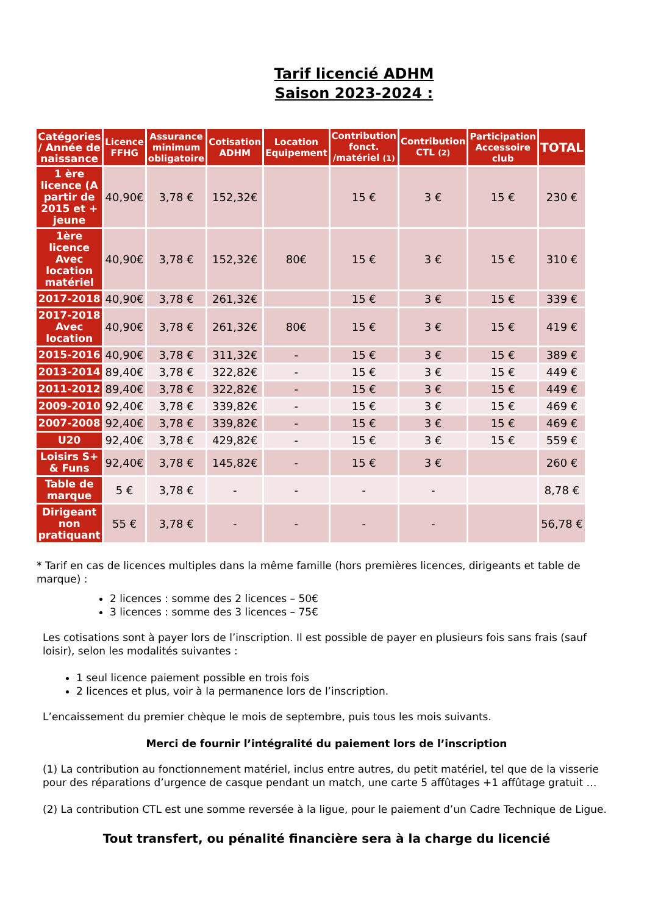Tarif licencié ADHM
Saison 2023-2024 :
| Catégories / Année de naissance | Licence FFHG | Assurance minimum obligatoire | Cotisation ADHM | Location Equipement | Contribution fonct. /matériel (1) | Contribution CTL (2) | Participation Accessoire club | TOTAL |
| --- | --- | --- | --- | --- | --- | --- | --- | --- |
| 1 ère licence (A partir de 2015 et + jeune | 40,90€ | 3,78 € | 152,32€ | | 15 € | 3 € | 15 € | 230 € |
| 1ère licence Avec location matériel | 40,90€ | 3,78 € | 152,32€ | 80€ | 15 € | 3 € | 15 € | 310 € |
| 2017-2018 | 40,90€ | 3,78 € | 261,32€ | | 15 € | 3 € | 15 € | 339 € |
| 2017-2018 Avec location | 40,90€ | 3,78 € | 261,32€ | 80€ | 15 € | 3 € | 15 € | 419 € |
| 2015-2016 | 40,90€ | 3,78 € | 311,32€ | - | 15 € | 3 € | 15 € | 389 € |
| 2013-2014 | 89,40€ | 3,78 € | 322,82€ | - | 15 € | 3 € | 15 € | 449 € |
| 2011-2012 | 89,40€ | 3,78 € | 322,82€ | - | 15 € | 3 € | 15 € | 449 € |
| 2009-2010 | 92,40€ | 3,78 € | 339,82€ | - | 15 € | 3 € | 15 € | 469 € |
| 2007-2008 | 92,40€ | 3,78 € | 339,82€ | - | 15 € | 3 € | 15 € | 469 € |
| U20 | 92,40€ | 3,78 € | 429,82€ | - | 15 € | 3 € | 15 € | 559 € |
| Loisirs S+ & Funs | 92,40€ | 3,78 € | 145,82€ | - | 15 € | 3 € | | 260 € |
| Table de marque | 5 € | 3,78 € | - | - | - | - | | 8,78 € |
| Dirigeant non pratiquant | 55 € | 3,78 € | - | - | - | - | | 56,78 € |
* Tarif en cas de licences multiples dans la même famille (hors premières licences, dirigeants et table de marque) :
2 licences : somme des 2 licences – 50€
3 licences : somme des 3 licences – 75€
Les cotisations sont à payer lors de l’inscription. Il est possible de payer en plusieurs fois sans frais (sauf loisir), selon les modalités suivantes :
1 seul licence paiement possible en trois fois
2 licences et plus, voir à la permanence lors de l’inscription.
L’encaissement du premier chèque le mois de septembre, puis tous les mois suivants.
Merci de fournir l’intégralité du paiement lors de l’inscription
(1) La contribution au fonctionnement matériel, inclus entre autres, du petit matériel, tel que de la visserie pour des réparations d’urgence de casque pendant un match, une carte 5 affûtages +1 affûtage gratuit …
(2) La contribution CTL est une somme reversée à la ligue, pour le paiement d’un Cadre Technique de Ligue.
Tout transfert, ou pénalité financière sera à la charge du licencié